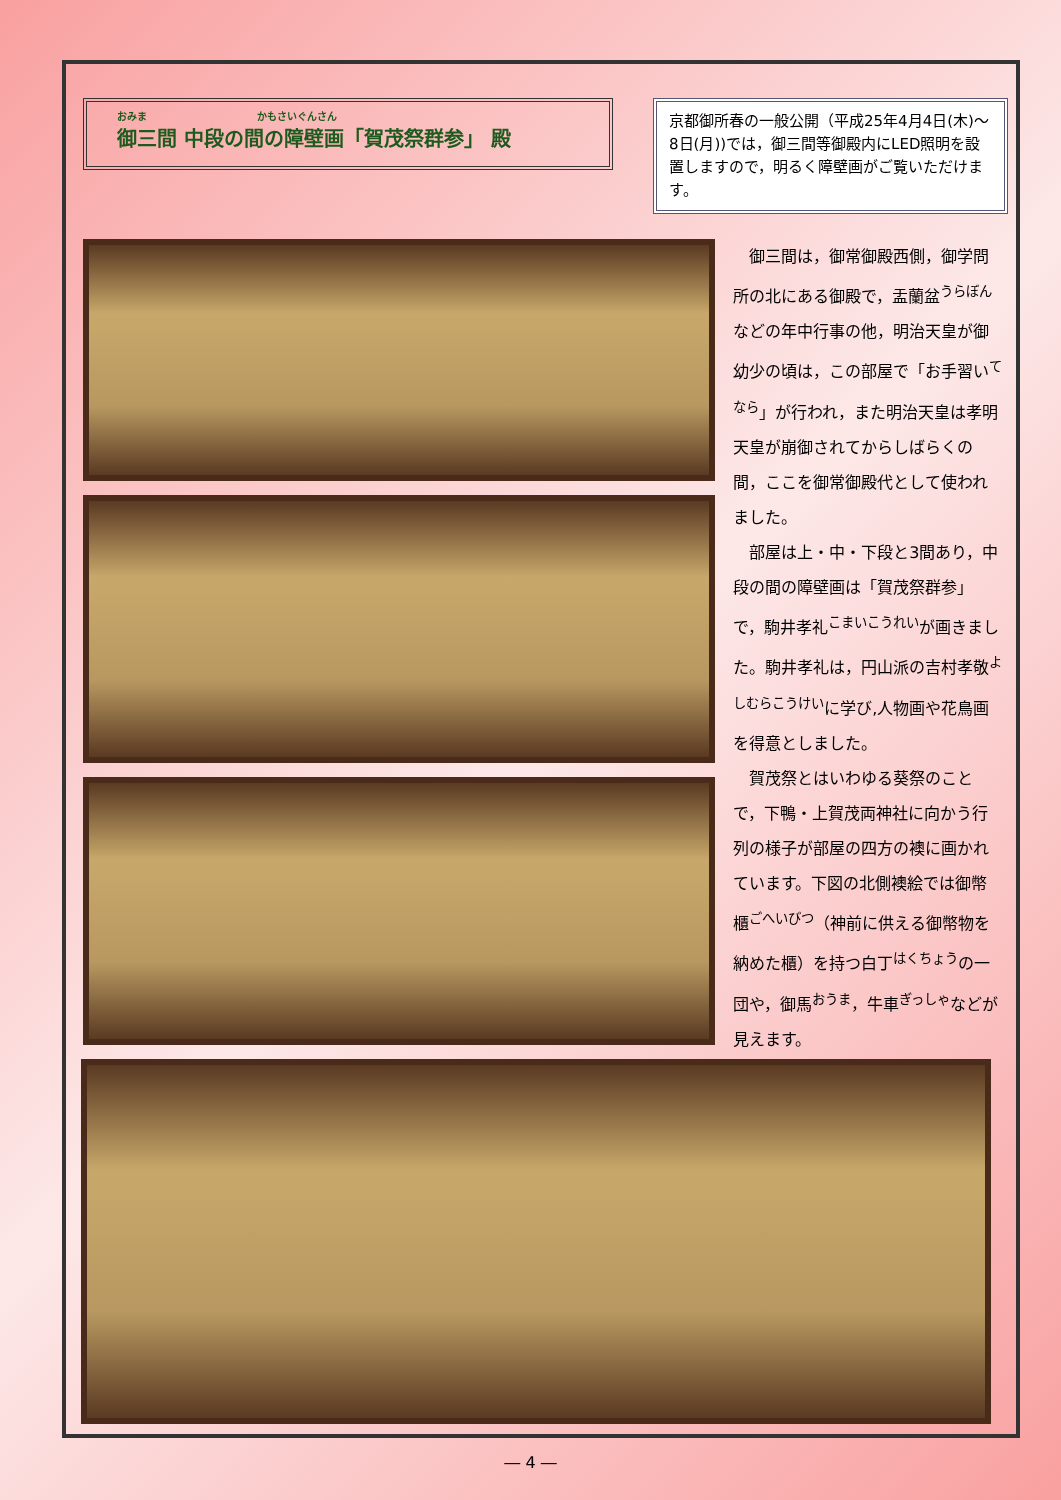おみま　　　　　　　　　　　かもさいぐんさん
御三間 中段の間の障壁画「賀茂祭群参」 殿
京都御所春の一般公開（平成25年4月4日(木)～8日(月))では，御三間等御殿内にLED照明を設置しますので，明るく障壁画がご覧いただけます。
　御三間は，御常御殿西側，御学問所の北にある御殿で，盂蘭盆<sup>うらぼん</sup>などの年中行事の他，明治天皇が御幼少の頃は，この部屋で「お手習い<sup>てなら</sup>」が行われ，また明治天皇は孝明天皇が崩御されてからしばらくの間，ここを御常御殿代として使われました。
　部屋は上・中・下段と3間あり，中段の間の障壁画は「賀茂祭群参」で，駒井孝礼<sup>こまいこうれい</sup>が画きました。駒井孝礼は，円山派の吉村孝敬<sup>よしむらこうけい</sup>に学び,人物画や花鳥画を得意としました。
　賀茂祭とはいわゆる葵祭のことで，下鴨・上賀茂両神社に向かう行列の様子が部屋の四方の襖に画かれています。下図の北側襖絵では御幣櫃<sup>ごへいびつ</sup>（神前に供える御幣物を納めた櫃）を持つ白丁<sup>はくちょう</sup>の一団や，御馬<sup>おうま</sup>，牛車<sup>ぎっしゃ</sup>などが見えます。
― 4 ―